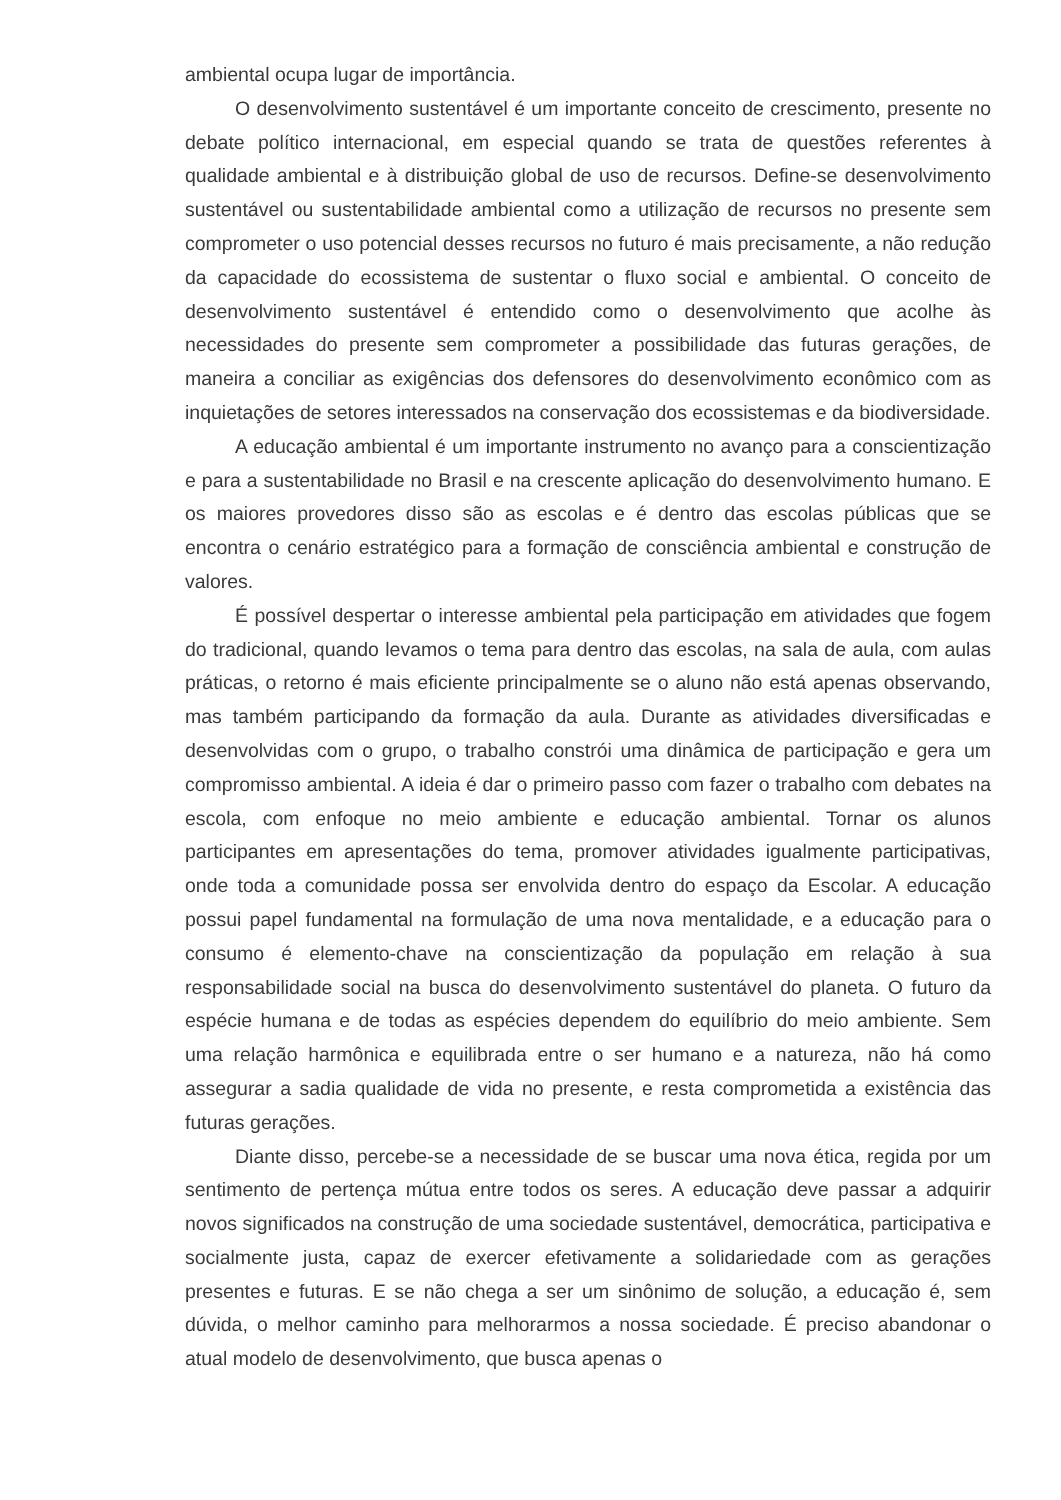ambiental ocupa lugar de importância.
O desenvolvimento sustentável é um importante conceito de crescimento, presente no debate político internacional, em especial quando se trata de questões referentes à qualidade ambiental e à distribuição global de uso de recursos. Define-se desenvolvimento sustentável ou sustentabilidade ambiental como a utilização de recursos no presente sem comprometer o uso potencial desses recursos no futuro é mais precisamente, a não redução da capacidade do ecossistema de sustentar o fluxo social e ambiental. O conceito de desenvolvimento sustentável é entendido como o desenvolvimento que acolhe às necessidades do presente sem comprometer a possibilidade das futuras gerações, de maneira a conciliar as exigências dos defensores do desenvolvimento econômico com as inquietações de setores interessados na conservação dos ecossistemas e da biodiversidade.
A educação ambiental é um importante instrumento no avanço para a conscientização e para a sustentabilidade no Brasil e na crescente aplicação do desenvolvimento humano. E os maiores provedores disso são as escolas e é dentro das escolas públicas que se encontra o cenário estratégico para a formação de consciência ambiental e construção de valores.
É possível despertar o interesse ambiental pela participação em atividades que fogem do tradicional, quando levamos o tema para dentro das escolas, na sala de aula, com aulas práticas, o retorno é mais eficiente principalmente se o aluno não está apenas observando, mas também participando da formação da aula. Durante as atividades diversificadas e desenvolvidas com o grupo, o trabalho constrói uma dinâmica de participação e gera um compromisso ambiental. A ideia é dar o primeiro passo com fazer o trabalho com debates na escola, com enfoque no meio ambiente e educação ambiental. Tornar os alunos participantes em apresentações do tema, promover atividades igualmente participativas, onde toda a comunidade possa ser envolvida dentro do espaço da Escolar. A educação possui papel fundamental na formulação de uma nova mentalidade, e a educação para o consumo é elemento-chave na conscientização da população em relação à sua responsabilidade social na busca do desenvolvimento sustentável do planeta. O futuro da espécie humana e de todas as espécies dependem do equilíbrio do meio ambiente. Sem uma relação harmônica e equilibrada entre o ser humano e a natureza, não há como assegurar a sadia qualidade de vida no presente, e resta comprometida a existência das futuras gerações.
Diante disso, percebe-se a necessidade de se buscar uma nova ética, regida por um sentimento de pertença mútua entre todos os seres. A educação deve passar a adquirir novos significados na construção de uma sociedade sustentável, democrática, participativa e socialmente justa, capaz de exercer efetivamente a solidariedade com as gerações presentes e futuras. E se não chega a ser um sinônimo de solução, a educação é, sem dúvida, o melhor caminho para melhorarmos a nossa sociedade. É preciso abandonar o atual modelo de desenvolvimento, que busca apenas o